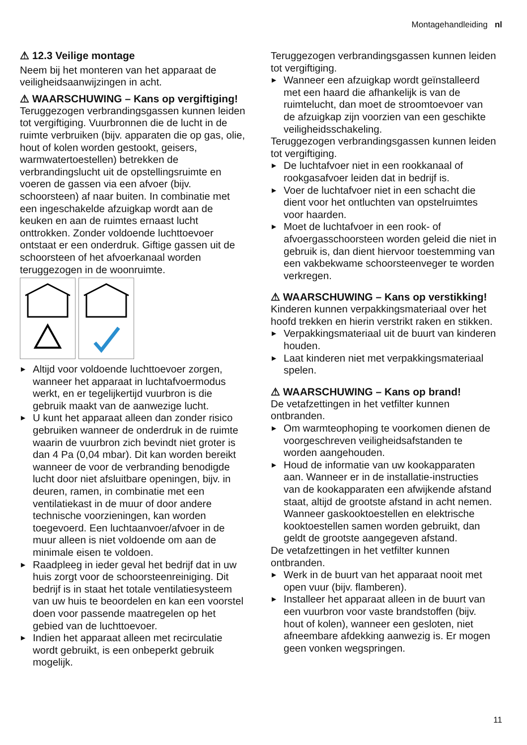Montagehandleiding nl
⚠ 12.3 Veilige montage
Neem bij het monteren van het apparaat de veiligheidsaanwijzingen in acht.
⚠ WAARSCHUWING – Kans op vergiftiging!
Teruggezogen verbrandingsgassen kunnen leiden tot vergiftiging. Vuurbronnen die de lucht in de ruimte verbruiken (bijv. apparaten die op gas, olie, hout of kolen worden gestookt, geisers, warmwatertoestellen) betrekken de verbrandingslucht uit de opstellingsruimte en voeren de gassen via een afvoer (bijv. schoorsteen) af naar buiten. In combinatie met een ingeschakelde afzuigkap wordt aan de keuken en aan de ruimtes ernaast lucht onttrokken. Zonder voldoende luchttoevoer ontstaat er een onderdruk. Giftige gassen uit de schoorsteen of het afvoerkanaal worden teruggezogen in de woonruimte.
▶ Altijd voor voldoende luchttoevoer zorgen, wanneer het apparaat in luchtafvoermodus werkt, en er tegelijkertijd vuurbron is die gebruik maakt van de aanwezige lucht.
▶ U kunt het apparaat alleen dan zonder risico gebruiken wanneer de onderdruk in de ruimte waarin de vuurbron zich bevindt niet groter is dan 4 Pa (0,04 mbar). Dit kan worden bereikt wanneer de voor de verbranding benodigde lucht door niet afsluitbare openingen, bijv. in deuren, ramen, in combinatie met een ventilatiekast in de muur of door andere technische voorzieningen, kan worden toegevoerd. Een luchtaanvoer/afvoer in de muur alleen is niet voldoende om aan de minimale eisen te voldoen.
▶ Raadpleeg in ieder geval het bedrijf dat in uw huis zorgt voor de schoorsteenreiniging. Dit bedrijf is in staat het totale ventilatiesysteem van uw huis te beoordelen en kan een voorstel doen voor passende maatregelen op het gebied van de luchttoevoer.
▶ Indien het apparaat alleen met recirculatie wordt gebruikt, is een onbeperkt gebruik mogelijk.
Teruggezogen verbrandingsgassen kunnen leiden tot vergiftiging.
▶ Wanneer een afzuigkap wordt geïnstalleerd met een haard die afhankelijk is van de ruimtelucht, dan moet de stroomtoevoer van de afzuigkap zijn voorzien van een geschikte veiligheidsschakeling.
Teruggezogen verbrandingsgassen kunnen leiden tot vergiftiging.
▶ De luchtafvoer niet in een rookkanaal of rookgasafvoer leiden dat in bedrijf is.
▶ Voer de luchtafvoer niet in een schacht die dient voor het ontluchten van opstelruimtes voor haarden.
▶ Moet de luchtafvoer in een rook- of afvoergasschoorsteen worden geleid die niet in gebruik is, dan dient hiervoor toestemming van een vakbekwame schoorsteenveger te worden verkregen.
⚠ WAARSCHUWING – Kans op verstikking!
Kinderen kunnen verpakkingsmateriaal over het hoofd trekken en hierin verstrikt raken en stikken.
▶ Verpakkingsmateriaal uit de buurt van kinderen houden.
▶ Laat kinderen niet met verpakkingsmateriaal spelen.
⚠ WAARSCHUWING – Kans op brand!
De vetafzettingen in het vetfilter kunnen ontbranden.
▶ Om warmteophoping te voorkomen dienen de voorgeschreven veiligheidsafstanden te worden aangehouden.
▶ Houd de informatie van uw kookapparaten aan. Wanneer er in de installatie-instructies van de kookapparaten een afwijkende afstand staat, altijd de grootste afstand in acht nemen. Wanneer gaskooktoestellen en elektrische kooktoestellen samen worden gebruikt, dan geldt de grootste aangegeven afstand.
De vetafzettingen in het vetfilter kunnen ontbranden.
▶ Werk in de buurt van het apparaat nooit met open vuur (bijv. flamberen).
▶ Installeer het apparaat alleen in de buurt van een vuurbron voor vaste brandstoffen (bijv. hout of kolen), wanneer een gesloten, niet afneembare afdekking aanwezig is. Er mogen geen vonken wegspringen.
11